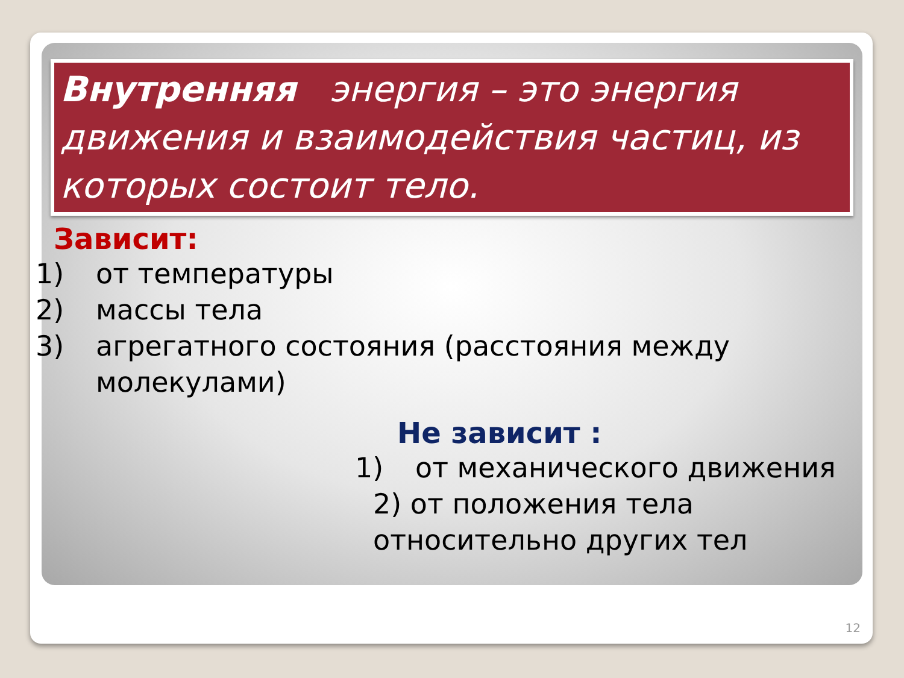Внутренняя энергия – это энергия движения и взаимодействия частиц, из которых состоит тело.
Зависит:
1) от температуры
2) массы тела
3) агрегатного состояния (расстояния между молекулами)
Не зависит :
1) от механического движения
2) от положения тела
относительно других тел
12